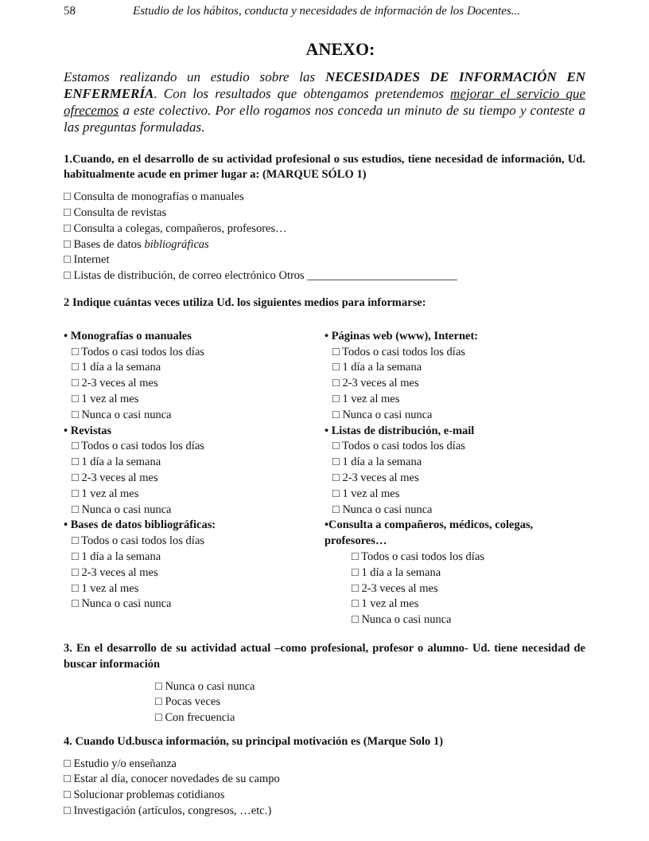58 Estudio de los hábitos, conducta y necesidades de información de los Docentes...
ANEXO:
Estamos realizando un estudio sobre las NECESIDADES DE INFORMACIÓN EN ENFERMERÍA. Con los resultados que obtengamos pretendemos mejorar el servicio que ofrecemos a este colectivo. Por ello rogamos nos conceda un minuto de su tiempo y conteste a las preguntas formuladas.
1.Cuando, en el desarrollo de su actividad profesional o sus estudios, tiene necesidad de información, Ud. habitualmente acude en primer lugar a: (MARQUE SÓLO 1)
□ Consulta de monografías o manuales
□ Consulta de revistas
□ Consulta a colegas, compañeros, profesores…
□ Bases de datos bibliográficas
□ Internet
□ Listas de distribución, de correo electrónico Otros __________________________
2 Indique cuántas veces utiliza Ud. los siguientes medios para informarse:
• Monografías o manuales
□ Todos o casi todos los días
□ 1 día a la semana
□ 2-3 veces al mes
□ 1 vez al mes
□ Nunca o casi nunca
• Revistas
□ Todos o casi todos los días
□ 1 día a la semana
□ 2-3 veces al mes
□ 1 vez al mes
□ Nunca o casi nunca
• Bases de datos bibliográficas:
□ Todos o casi todos los días
□ 1 día a la semana
□ 2-3 veces al mes
□ 1 vez al mes
□ Nunca o casi nunca
• Páginas web (www), Internet:
□ Todos o casi todos los días
□ 1 día a la semana
□ 2-3 veces al mes
□ 1 vez al mes
□ Nunca o casi nunca
• Listas de distribución, e-mail
□ Todos o casi todos los días
□ 1 día a la semana
□ 2-3 veces al mes
□ 1 vez al mes
□ Nunca o casi nunca
•Consulta a compañeros, médicos, colegas, profesores…
□ Todos o casi todos los días
□ 1 día a la semana
□ 2-3 veces al mes
□ 1 vez al mes
□ Nunca o casi nunca
3. En el desarrollo de su actividad actual –como profesional, profesor o alumno- Ud. tiene necesidad de buscar información
□ Nunca o casi nunca
□ Pocas veces
□ Con frecuencia
4. Cuando Ud.busca información, su principal motivación es (Marque Solo 1)
□ Estudio y/o enseñanza
□ Estar al día, conocer novedades de su campo
□ Solucionar problemas cotidianos
□ Investigación (artículos, congresos, …etc.)